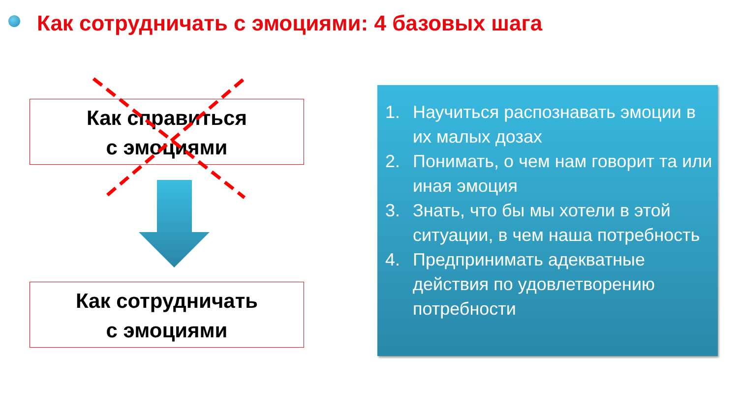Как сотрудничать с эмоциями: 4 базовых шага
Как справиться
с эмоциями
Как сотрудничать
с эмоциями
1. Научиться распознавать эмоции в их малых дозах
2. Понимать, о чем нам говорит та или иная эмоция
3. Знать, что бы мы хотели в этой ситуации, в чем наша потребность
4. Предпринимать адекватные действия по удовлетворению потребности